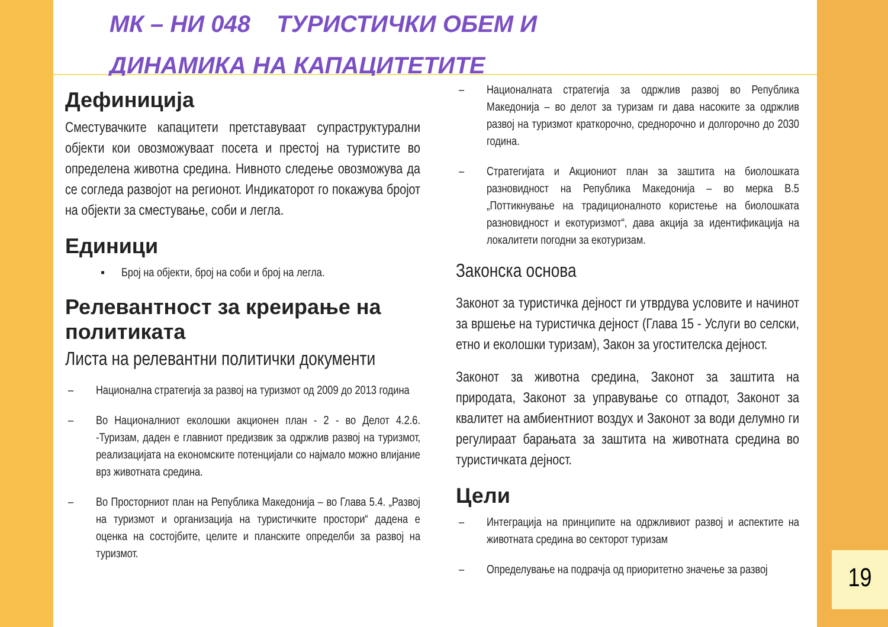МК – НИ 048 ТУРИСТИЧКИ ОБЕМ И ДИНАМИКА НА КАПАЦИТЕТИТЕ
Дефиниција
Сместувачките капацитети претставуваат супраструктурални објекти кои овозможуваат посета и престој на туристите во определена животна средина. Нивното следење овозможува да се согледа развојот на регионот. Индикаторот го покажува бројот на објекти за сместување, соби и легла.
Единици
▪ Број на објекти, број на соби и број на легла.
Релевантност за креирање на политиката
Листа на релевантни политички документи
– Национална стратегија за развој на туризмот од 2009 до 2013 година
– Во Националниот еколошки акционен план - 2 - во Делот 4.2.6. -Туризам, даден е главниот предизвик за одржлив развој на туризмот, реализацијата на економските потенцијали со најмало можно влијание врз животната средина.
– Во Просторниот план на Република Македонија – во Глава 5.4. „Развој на туризмот и организација на туристичките простори“ дадена е оценка на состојбите, целите и планските определби за развој на туризмот.
– Националната стратегија за одржлив развој во Република Македонија – во делот за туризам ги дава насоките за одржлив развој на туризмот краткорочно, среднорочно и долгорочно до 2030 година.
– Стратегијата и Акциониот план за заштита на биолошката разновидност на Република Македонија – во мерка В.5 „Поттикнување на традиционалното користење на биолошката разновидност и екотуризмот“, дава акција за идентификација на локалитети погодни за екотуризам.
Законска основа
Законот за туристичка дејност ги утврдува условите и начинот за вршење на туристичка дејност (Глава 15 - Услуги во селски, етно и еколошки туризам), Закон за угостителска дејност.
Законот за животна средина, Законот за заштита на природата, Законот за управување со отпадот, Законот за квалитет на амбиентниот воздух и Законот за води делумно ги регулираат барањата за заштита на животната средина во туристичката дејност.
Цели
– Интеграција на принципите на одржливиот развој и аспектите на животната средина во секторот туризам
– Определување на подрачја од приоритетно значење за развој
19